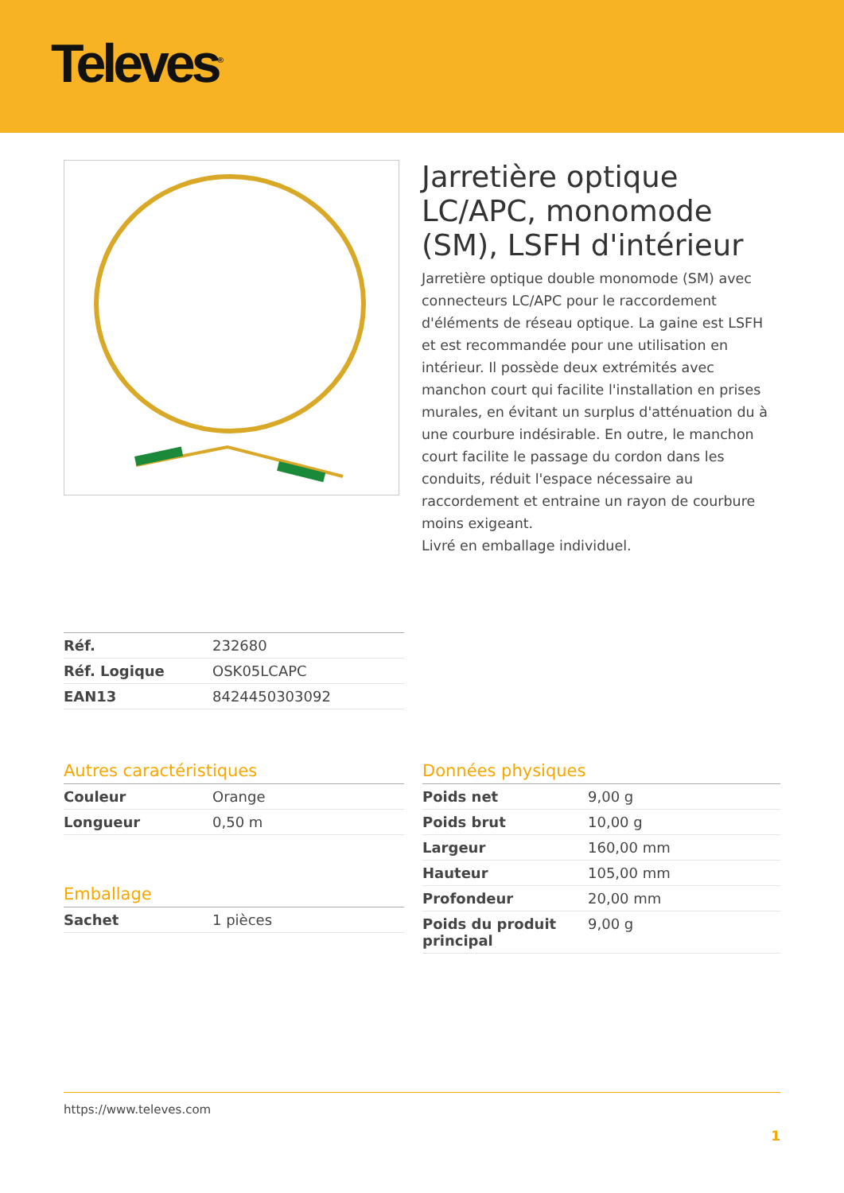Televes<sup>®</sup>
Jarretière optique LC/APC, monomode (SM), LSFH d'intérieur
Jarretière optique double monomode (SM) avec connecteurs LC/APC pour le raccordement d'éléments de réseau optique. La gaine est LSFH et est recommandée pour une utilisation en intérieur. Il possède deux extrémités avec manchon court qui facilite l'installation en prises murales, en évitant un surplus d'atténuation du à une courbure indésirable. En outre, le manchon court facilite le passage du cordon dans les conduits, réduit l'espace nécessaire au raccordement et entraine un rayon de courbure moins exigeant.
Livré en emballage individuel.
| Réf. | 232680 |
| Réf. Logique | OSK05LCAPC |
| EAN13 | 8424450303092 |
Autres caractéristiques
| Couleur | Orange |
| Longueur | 0,50 m |
Emballage
| Sachet | 1 pièces |
Données physiques
| Poids net | 9,00 g |
| Poids brut | 10,00 g |
| Largeur | 160,00 mm |
| Hauteur | 105,00 mm |
| Profondeur | 20,00 mm |
| Poids du produit principal | 9,00 g |
https://www.televes.com
1